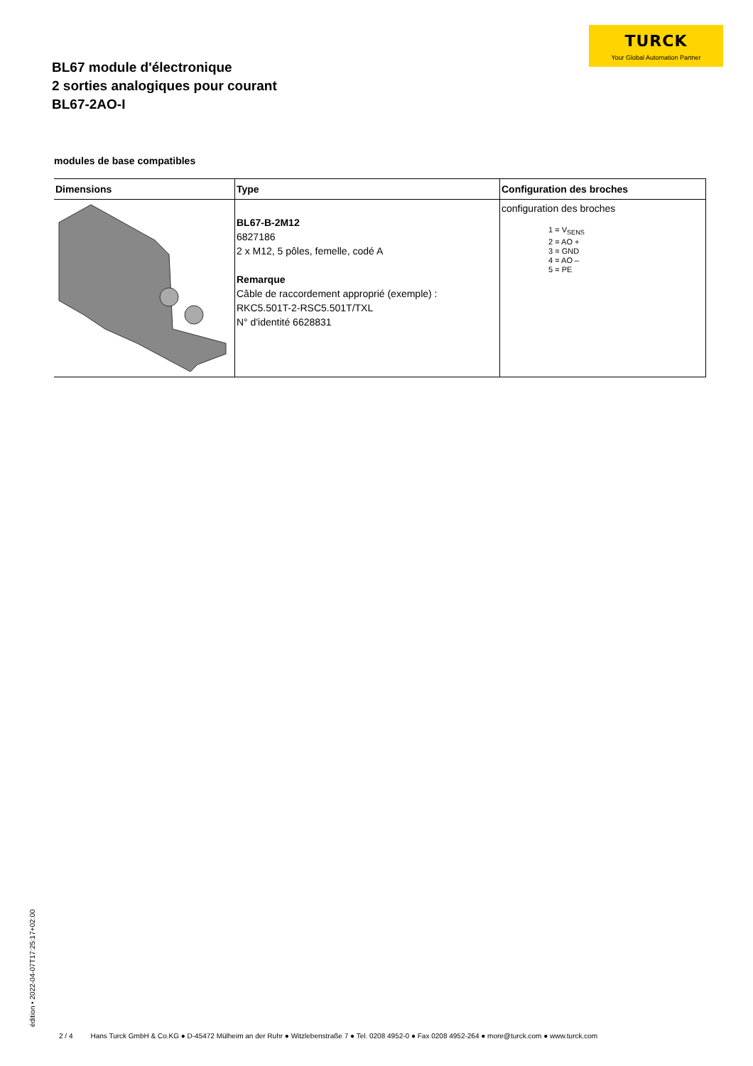TURCK
Your Global Automation Partner
BL67 module d'électronique
2 sorties analogiques pour courant
BL67-2AO-I
modules de base compatibles
| Dimensions | Type | Configuration des broches |
| --- | --- | --- |
| | BL67-B-2M12 6827186 2 x M12, 5 pôles, femelle, codé A Remarque Câble de raccordement approprié (exemple) : RKC5.501T-2-RSC5.501T/TXL N° d'identité 6628831 | configuration des broches 1 = V<sub>SENS</sub> 2 = AO + 3 = GND 4 = AO – 5 = PE |
édition • 2022-04-07T17:25:17+02:00
2 / 4 Hans Turck GmbH & Co.KG ● D-45472 Mülheim an der Ruhr ● Witzlebenstraße 7 ● Tel. 0208 4952-0 ● Fax 0208 4952-264 ● more@turck.com ● www.turck.com